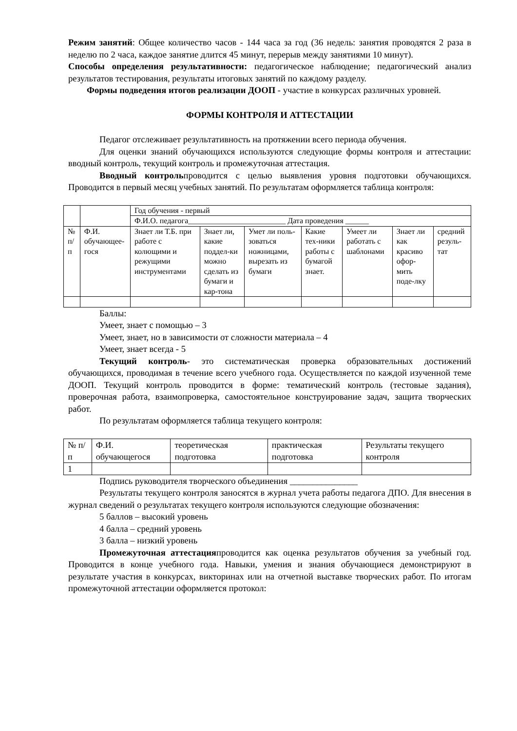Режим занятий: Общее количество часов - 144 часа за год (36 недель: занятия проводятся 2 раза в неделю по 2 часа, каждое занятие длится 45 минут, перерыв между занятиями 10 минут).
Способы определения результативности: педагогическое наблюдение; педагогический анализ результатов тестирования, результаты итоговых занятий по каждому разделу.
Формы подведения итогов реализации ДООП - участие в конкурсах различных уровней.
ФОРМЫ КОНТРОЛЯ И АТТЕСТАЦИИ
Педагог отслеживает результативность на протяжении всего периода обучения.
Для оценки знаний обучающихся используются следующие формы контроля и аттестации: вводный контроль, текущий контроль и промежуточная аттестация.
Вводный контрольпроводится с целью выявления уровня подготовки обучающихся. Проводится в первый месяц учебных занятий. По результатам оформляется таблица контроля:
| | | Год обучения - первый | | | | | | |
| | | Ф.И.О. педагога_________________________ Дата проведения ______ | | | | | | |
| № п/п | Ф.И. обучающее-гося | Знает ли Т.Б. при работе с колющими и режущими инструментами | Знает ли, какие поддел-ки можно сделать из бумаги и кар-тона | Умет ли поль-зоваться ножницами, вырезать из бумаги | Какие тех-ники работы с бумагой знает. | Умеет ли работать с шаблонами | Знает ли как красиво офор-мить поде-лку | средний резуль-тат |
Баллы:
Умеет, знает с помощью – 3
Умеет, знает, но в зависимости от сложности материала – 4
Умеет, знает всегда - 5
Текущий контроль- это систематическая проверка образовательных достижений обучающихся, проводимая в течение всего учебного года. Осуществляется по каждой изученной теме ДООП. Текущий контроль проводится в форме: тематический контроль (тестовые задания), проверочная работа, взаимопроверка, самостоятельное конструирование задач, защита творческих работ.
По результатам оформляется таблица текущего контроля:
| № п/п | Ф.И. обучающегося | теоретическая подготовка | практическая подготовка | Результаты текущего контроля |
| 1 | | | | |
Подпись руководителя творческого объединения _______________
Результаты текущего контроля заносятся в журнал учета работы педагога ДПО. Для внесения в журнал сведений о результатах текущего контроля используются следующие обозначения:
5 баллов – высокий уровень
4 балла – средний уровень
3 балла – низкий уровень
Промежуточная аттестацияпроводится как оценка результатов обучения за учебный год. Проводится в конце учебного года. Навыки, умения и знания обучающиеся демонстрируют в результате участия в конкурсах, викторинах или на отчетной выставке творческих работ. По итогам промежуточной аттестации оформляется протокол: